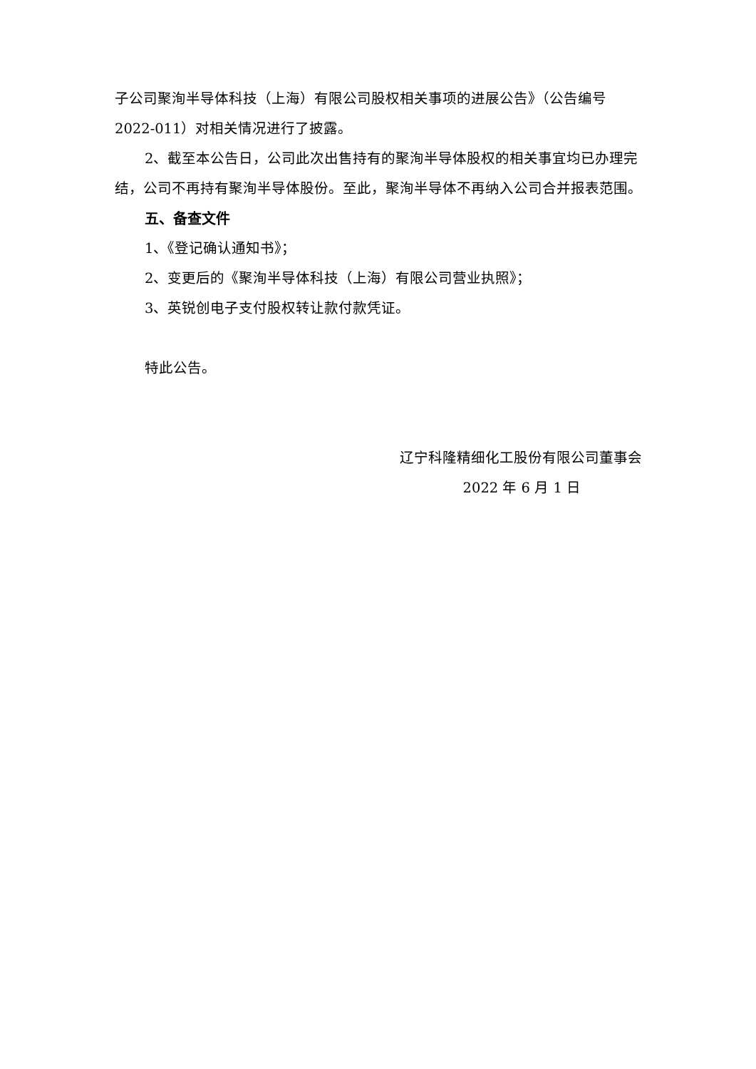子公司聚洵半导体科技（上海）有限公司股权相关事项的进展公告》（公告编号2022-011）对相关情况进行了披露。
2、截至本公告日，公司此次出售持有的聚洵半导体股权的相关事宜均已办理完结，公司不再持有聚洵半导体股份。至此，聚洵半导体不再纳入公司合并报表范围。
五、备查文件
1、《登记确认通知书》；
2、变更后的《聚洵半导体科技（上海）有限公司营业执照》；
3、英锐创电子支付股权转让款付款凭证。
特此公告。
辽宁科隆精细化工股份有限公司董事会
2022 年 6 月 1 日